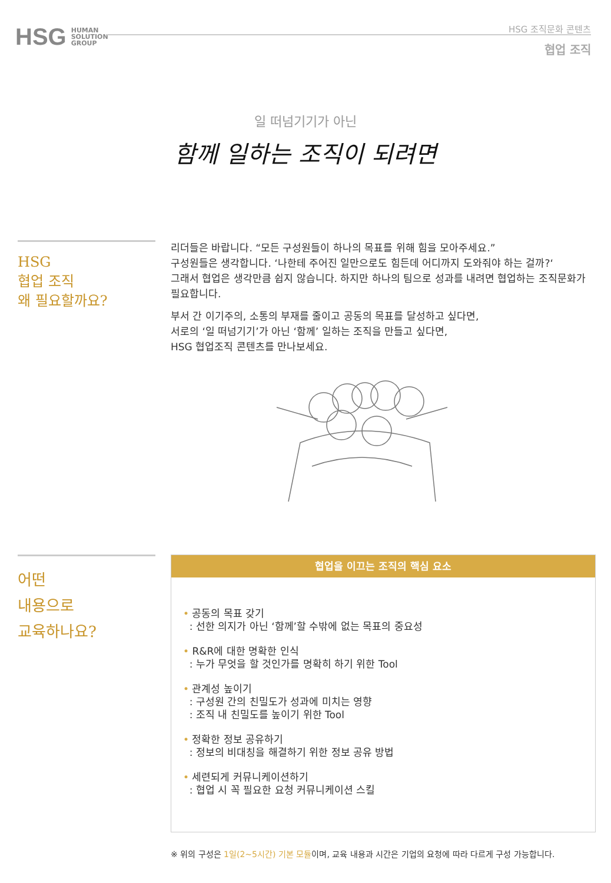HSG HUMAN
SOLUTION
GROUP
HSG 조직문화 콘텐츠
협업 조직
일 떠넘기기가 아닌
함께 일하는 조직이 되려면
HSG
협업 조직
왜 필요할까요?
리더들은 바랍니다. “모든 구성원들이 하나의 목표를 위해 힘을 모아주세요.”
구성원들은 생각합니다. ‘나한테 주어진 일만으로도 힘든데 어디까지 도와줘야 하는 걸까?‘
그래서 협업은 생각만큼 쉽지 않습니다. 하지만 하나의 팀으로 성과를 내려면 협업하는 조직문화가 필요합니다.
부서 간 이기주의, 소통의 부재를 줄이고 공동의 목표를 달성하고 싶다면,
서로의 ‘일 떠넘기기’가 아닌 ‘함께’ 일하는 조직을 만들고 싶다면,
HSG 협업조직 콘텐츠를 만나보세요.
어떤
내용으로
교육하나요?
협업을 이끄는 조직의 핵심 요소
• 공동의 목표 갖기
: 선한 의지가 아닌 ‘함께’할 수밖에 없는 목표의 중요성
• R&R에 대한 명확한 인식
: 누가 무엇을 할 것인가를 명확히 하기 위한 Tool
• 관계성 높이기
: 구성원 간의 친밀도가 성과에 미치는 영향
: 조직 내 친밀도를 높이기 위한 Tool
• 정확한 정보 공유하기
: 정보의 비대칭을 해결하기 위한 정보 공유 방법
• 세련되게 커뮤니케이션하기
: 협업 시 꼭 필요한 요청 커뮤니케이션 스킬
※ 위의 구성은 1일(2~5시간) 기본 모듈이며, 교육 내용과 시간은 기업의 요청에 따라 다르게 구성 가능합니다.